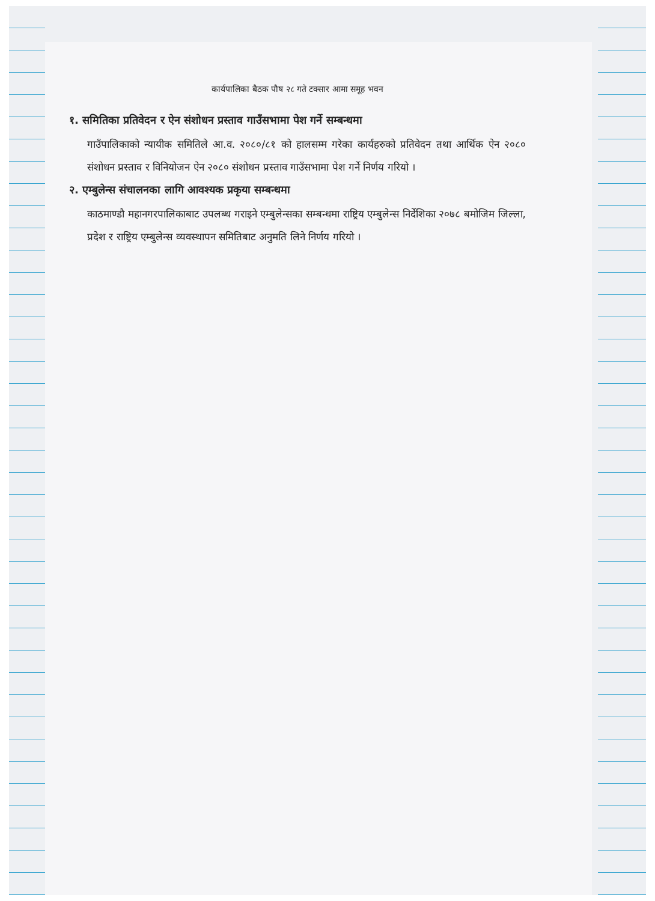कार्यपालिका बैठक पौष २८ गते टक्सार आमा समूह भवन
१. समितिका प्रतिवेदन र ऐन संशोधन प्रस्ताव गाउँसभामा पेश गर्ने सम्बन्धमा
गाउँपालिकाको न्यायीक समितिले आ.व. २०८०/८१ को हालसम्म गरेका कार्यहरुको प्रतिवेदन तथा आर्थिक ऐन २०८० संशोधन प्रस्ताव र विनियोजन ऐन २०८० संशोधन प्रस्ताव गाउँसभामा पेश गर्ने निर्णय गरियो ।
२. एम्बुलेन्स संचालनका लागि आवश्यक प्रकृया सम्बन्धमा
काठमाण्डौ महानगरपालिकाबाट उपलब्ध गराइने एम्बुलेन्सका सम्बन्धमा राष्ट्रिय एम्बुलेन्स निर्देशिका २०७८ बमोजिम जिल्ला, प्रदेश र राष्ट्रिय एम्बुलेन्स व्यवस्थापन समितिबाट अनुमति लिने निर्णय गरियो ।